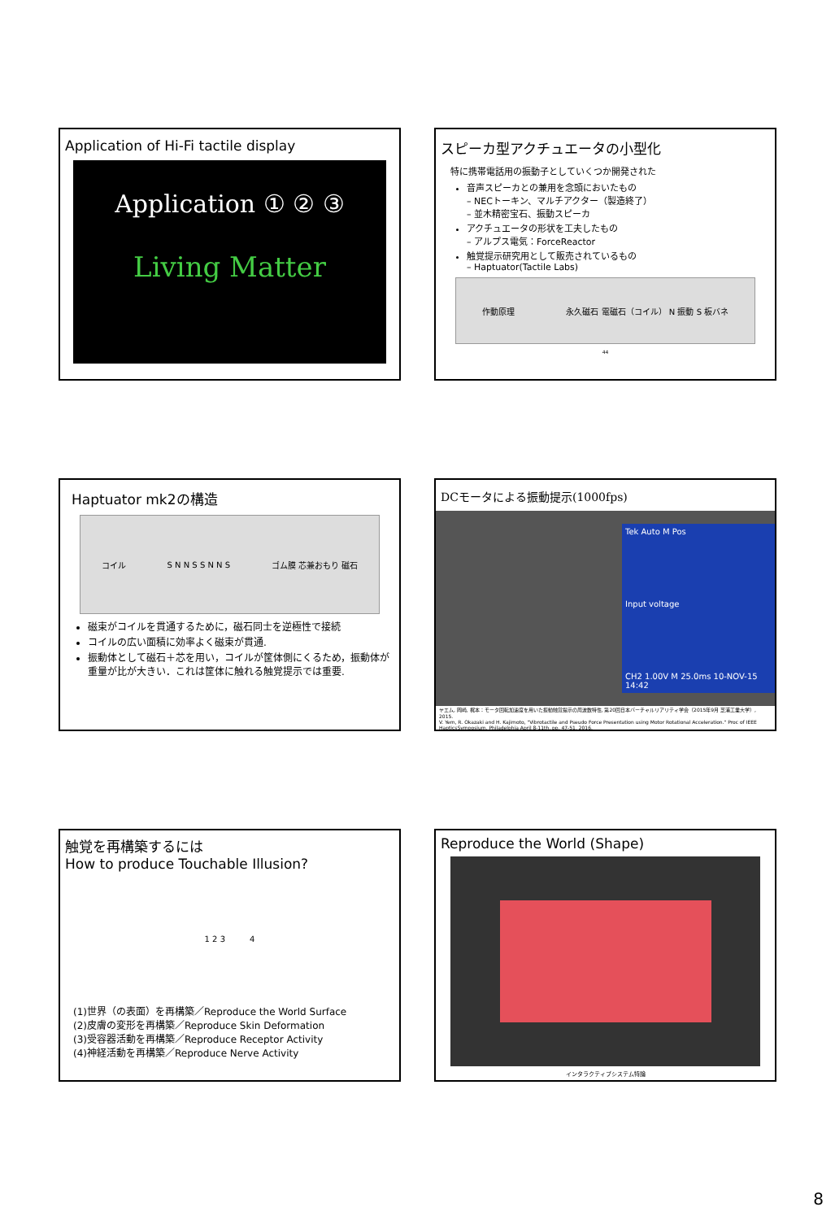Application of Hi-Fi tactile display
Application ① ② ③
Living Matter
スピーカ型アクチュエータの小型化
特に携帯電話用の振動子としていくつか開発された
音声スピーカとの兼用を念頭においたもの
– NECトーキン、マルチアクター（製造終了）
– 並木精密宝石、振動スピーカ
アクチュエータの形状を工夫したもの
– アルプス電気：ForceReactor
触覚提示研究用として販売されているもの
– Haptuator(Tactile Labs)
作動原理 永久磁石 電磁石（コイル） N 振動 S 板バネ
44
Haptuator mk2の構造
コイル S N N S S N N S ゴム膜 芯兼おもり 磁石
磁束がコイルを貫通するために，磁石同士を逆極性で接続
コイルの広い面積に効率よく磁束が貫通.
振動体として磁石＋芯を用い，コイルが筐体側にくるため，振動体が重量が比が大きい．これは筐体に触れる触覚提示では重要.
DCモータによる振動提示(1000fps)
Tek Auto M Pos
Input voltage
CH2 1.00V M 25.0ms 10-NOV-15 14:42
ヤエム, 岡崎, 梶本：モータ回転加速度を用いた振動触覚提示の周波数特性, 第20回日本バーチャルリアリティ学会（2015年9月 芝浦工業大学）, 2015.
V. Yem, R. Okazaki and H. Kajimoto, "Vibrotactile and Pseudo Force Presentation using Motor Rotational Acceleration." Proc of IEEE HapticsSymposium, Philadelphia April 8-11th, pp. 47-51, 2016.
触覚を再構築するには
How to produce Touchable Illusion?
1 2 3 4
(1)世界（の表面）を再構築／Reproduce the World Surface
(2)皮膚の変形を再構築／Reproduce Skin Deformation
(3)受容器活動を再構築／Reproduce Receptor Activity
(4)神経活動を再構築／Reproduce Nerve Activity
Reproduce the World (Shape)
インタラクティブシステム特論
8